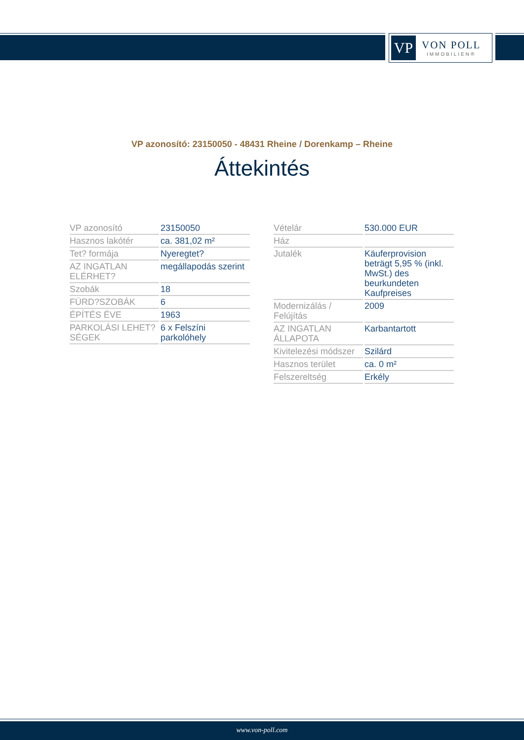VP
VON POLL
IMMOBILIEN®
VP azonosító: 23150050 - 48431 Rheine / Dorenkamp – Rheine
Áttekintés
| VP azonosító | 23150050 |
| Hasznos lakótér | ca. 381,02 m² |
| Tet? formája | Nyeregtet? |
| AZ INGATLAN ELÉRHET? | megállapodás szerint |
| Szobák | 18 |
| FÜRD?SZOBÁK | 6 |
| ÉPÍTÉS ÉVE | 1963 |
| PARKOLÁSI LEHET?SÉGEK | 6 x Felszíni parkolóhely |
| Vételár | 530.000 EUR |
| Ház | |
| Jutalék | Käuferprovision beträgt 5,95 % (inkl. MwSt.) des beurkundeten Kaufpreises |
| Modernizálás / Felújítás | 2009 |
| AZ INGATLAN ÁLLAPOTA | Karbantartott |
| Kivitelezési módszer | Szilárd |
| Hasznos terület | ca. 0 m² |
| Felszereltség | Erkély |
www.von-poll.com